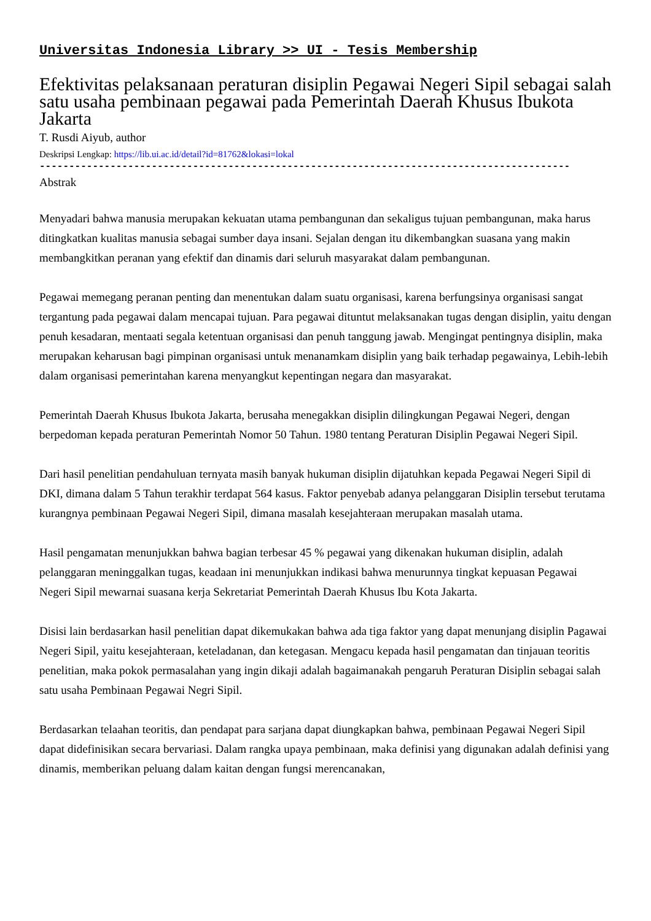Universitas Indonesia Library >> UI - Tesis Membership
Efektivitas pelaksanaan peraturan disiplin Pegawai Negeri Sipil sebagai salah satu usaha pembinaan pegawai pada Pemerintah Daerah Khusus Ibukota Jakarta
T. Rusdi Aiyub, author
Deskripsi Lengkap: https://lib.ui.ac.id/detail?id=81762&lokasi=lokal
------------------------------------------------------------------------------------------
Abstrak
Menyadari bahwa manusia merupakan kekuatan utama pembangunan dan sekaligus tujuan pembangunan, maka harus ditingkatkan kualitas manusia sebagai sumber daya insani. Sejalan dengan itu dikembangkan suasana yang makin membangkitkan peranan yang efektif dan dinamis dari seluruh masyarakat dalam pembangunan.
Pegawai memegang peranan penting dan menentukan dalam suatu organisasi, karena berfungsinya organisasi sangat tergantung pada pegawai dalam mencapai tujuan. Para pegawai dituntut melaksanakan tugas dengan disiplin, yaitu dengan penuh kesadaran, mentaati segala ketentuan organisasi dan penuh tanggung jawab. Mengingat pentingnya disiplin, maka merupakan keharusan bagi pimpinan organisasi untuk menanamkam disiplin yang baik terhadap pegawainya, Lebih-lebih dalam organisasi pemerintahan karena menyangkut kepentingan negara dan masyarakat.
Pemerintah Daerah Khusus Ibukota Jakarta, berusaha menegakkan disiplin dilingkungan Pegawai Negeri, dengan berpedoman kepada peraturan Pemerintah Nomor 50 Tahun. 1980 tentang Peraturan Disiplin Pegawai Negeri Sipil.
Dari hasil penelitian pendahuluan ternyata masih banyak hukuman disiplin dijatuhkan kepada Pegawai Negeri Sipil di DKI, dimana dalam 5 Tahun terakhir terdapat 564 kasus. Faktor penyebab adanya pelanggaran Disiplin tersebut terutama kurangnya pembinaan Pegawai Negeri Sipil, dimana masalah kesejahteraan merupakan masalah utama.
Hasil pengamatan menunjukkan bahwa bagian terbesar 45 % pegawai yang dikenakan hukuman disiplin, adalah pelanggaran meninggalkan tugas, keadaan ini menunjukkan indikasi bahwa menurunnya tingkat kepuasan Pegawai Negeri Sipil mewarnai suasana kerja Sekretariat Pemerintah Daerah Khusus Ibu Kota Jakarta.
Disisi lain berdasarkan hasil penelitian dapat dikemukakan bahwa ada tiga faktor yang dapat menunjang disiplin Pagawai Negeri Sipil, yaitu kesejahteraan, keteladanan, dan ketegasan. Mengacu kepada hasil pengamatan dan tinjauan teoritis penelitian, maka pokok permasalahan yang ingin dikaji adalah bagaimanakah pengaruh Peraturan Disiplin sebagai salah satu usaha Pembinaan Pegawai Negri Sipil.
Berdasarkan telaahan teoritis, dan pendapat para sarjana dapat diungkapkan bahwa, pembinaan Pegawai Negeri Sipil dapat didefinisikan secara bervariasi. Dalam rangka upaya pembinaan, maka definisi yang digunakan adalah definisi yang dinamis, memberikan peluang dalam kaitan dengan fungsi merencanakan,